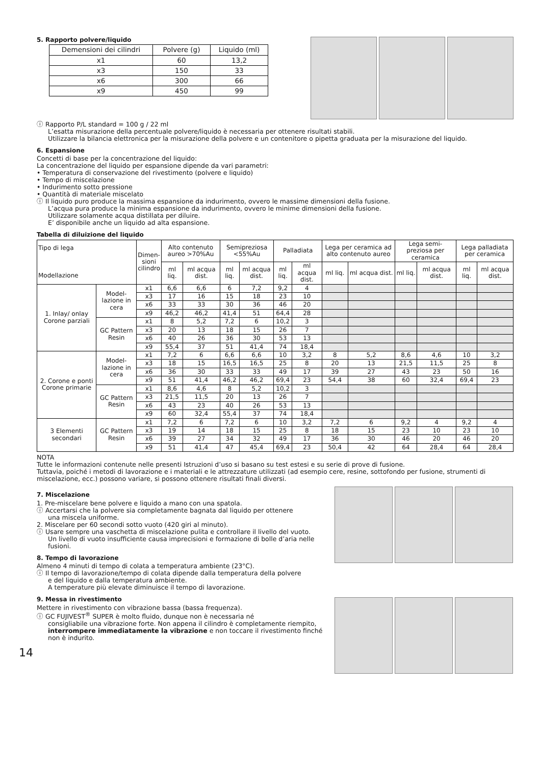5. Rapporto polvere/liquido
| Demensioni dei cilindri | Polvere (g) | Liquido (ml) |
| x1 | 60 | 13,2 |
| x3 | 150 | 33 |
| x6 | 300 | 66 |
| x9 | 450 | 99 |
ⓘ Rapporto P/L standard = 100 g / 22 ml
L’esatta misurazione della percentuale polvere/liquido è necessaria per ottenere risultati stabili.
Utilizzare la bilancia elettronica per la misurazione della polvere e un contenitore o pipetta graduata per la misurazione del liquido.
6. Espansione
Concetti di base per la concentrazione del liquido:
La concentrazione del liquido per espansione dipende da vari parametri:
• Temperatura di conservazione del rivestimento (polvere e liquido)
• Tempo di miscelazione
• Indurimento sotto pressione
• Quantità di materiale miscelato
ⓘ Il liquido puro produce la massima espansione da indurimento, ovvero le massime dimensioni della fusione.
L’acqua pura produce la minima espansione da indurimento, ovvero le minime dimensioni della fusione.
Utilizzare solamente acqua distillata per diluire.
E’ disponibile anche un liquido ad alta espansione.
Tabella di diluizione del liquido
| Tipo di lega Modellazione | | Dimen- sioni cilindro | Alto contenuto aureo >70%Au | | Semipreziosa <55%Au | | Palladiata | | Lega per ceramica ad alto contenuto aureo | | Lega semi-preziosa per ceramica | | Lega palladiata per ceramica | |
| --- | --- | --- | --- | --- | --- | --- | --- | --- | --- | --- | --- | --- | --- | --- |
| | | | ml liq. | ml acqua dist. | ml liq. | ml acqua dist. | ml liq. | ml acqua dist. | ml liq. | ml acqua dist. | ml liq. | ml acqua dist. | ml liq. | ml acqua dist. |
| 1. Inlay/ onlay Corone parziali | Model-lazione in cera | x1 | 6,6 | 6,6 | 6 | 7,2 | 9,2 | 4 | | | | | | |
| | | x3 | 17 | 16 | 15 | 18 | 23 | 10 | | | | | | |
| | | x6 | 33 | 33 | 30 | 36 | 46 | 20 | | | | | | |
| | | x9 | 46,2 | 46,2 | 41,4 | 51 | 64,4 | 28 | | | | | | |
| | GC Pattern Resin | x1 | 8 | 5,2 | 7,2 | 6 | 10,2 | 3 | | | | | | |
| | | x3 | 20 | 13 | 18 | 15 | 26 | 7 | | | | | | |
| | | x6 | 40 | 26 | 36 | 30 | 53 | 13 | | | | | | |
| | | x9 | 55,4 | 37 | 51 | 41,4 | 74 | 18,4 | | | | | | |
| 2. Corone e ponti Corone primarie | Model-lazione in cera | x1 | 7,2 | 6 | 6,6 | 6,6 | 10 | 3,2 | 8 | 5,2 | 8,6 | 4,6 | 10 | 3,2 |
| | | x3 | 18 | 15 | 16,5 | 16,5 | 25 | 8 | 20 | 13 | 21,5 | 11,5 | 25 | 8 |
| | | x6 | 36 | 30 | 33 | 33 | 49 | 17 | 39 | 27 | 43 | 23 | 50 | 16 |
| | | x9 | 51 | 41,4 | 46,2 | 46,2 | 69,4 | 23 | 54,4 | 38 | 60 | 32,4 | 69,4 | 23 |
| | GC Pattern Resin | x1 | 8,6 | 4,6 | 8 | 5,2 | 10,2 | 3 | | | | | | |
| | | x3 | 21,5 | 11,5 | 20 | 13 | 26 | 7 | | | | | | |
| | | x6 | 43 | 23 | 40 | 26 | 53 | 13 | | | | | | |
| | | x9 | 60 | 32,4 | 55,4 | 37 | 74 | 18,4 | | | | | | |
| 3 Elementi secondari | GC Pattern Resin | x1 | 7,2 | 6 | 7,2 | 6 | 10 | 3,2 | 7,2 | 6 | 9,2 | 4 | 9,2 | 4 |
| | | x3 | 19 | 14 | 18 | 15 | 25 | 8 | 18 | 15 | 23 | 10 | 23 | 10 |
| | | x6 | 39 | 27 | 34 | 32 | 49 | 17 | 36 | 30 | 46 | 20 | 46 | 20 |
| | | x9 | 51 | 41,4 | 47 | 45,4 | 69,4 | 23 | 50,4 | 42 | 64 | 28,4 | 64 | 28,4 |
NOTA
Tutte le informazioni contenute nelle presenti Istruzioni d’uso si basano su test estesi e su serie di prove di fusione.
Tuttavia, poiché i metodi di lavorazione e i materiali e le attrezzature utilizzati (ad esempio cere, resine, sottofondo per fusione, strumenti di miscelazione, ecc.) possono variare, si possono ottenere risultati finali diversi.
7. Miscelazione
1. Pre-miscelare bene polvere e liquido a mano con una spatola.
ⓘ Accertarsi che la polvere sia completamente bagnata dal liquido per ottenere
una miscela uniforme.
2. Miscelare per 60 secondi sotto vuoto (420 giri al minuto).
ⓘ Usare sempre una vaschetta di miscelazione pulita e controllare il livello del vuoto.
Un livello di vuoto insufficiente causa imprecisioni e formazione di bolle d’aria nelle fusioni.
8. Tempo di lavorazione
Almeno 4 minuti di tempo di colata a temperatura ambiente (23°C).
ⓘ Il tempo di lavorazione/tempo di colata dipende dalla temperatura della polvere
e del liquido e dalla temperatura ambiente.
A temperature più elevate diminuisce il tempo di lavorazione.
9. Messa in rivestimento
Mettere in rivestimento con vibrazione bassa (bassa frequenza).
ⓘ GC FUJIVEST<sup>®</sup> SUPER è molto fluido, dunque non è necessaria né
consigliabile una vibrazione forte. Non appena il cilindro è completamente riempito, interrompere immediatamente la vibrazione e non toccare il rivestimento finché non è indurito.
14